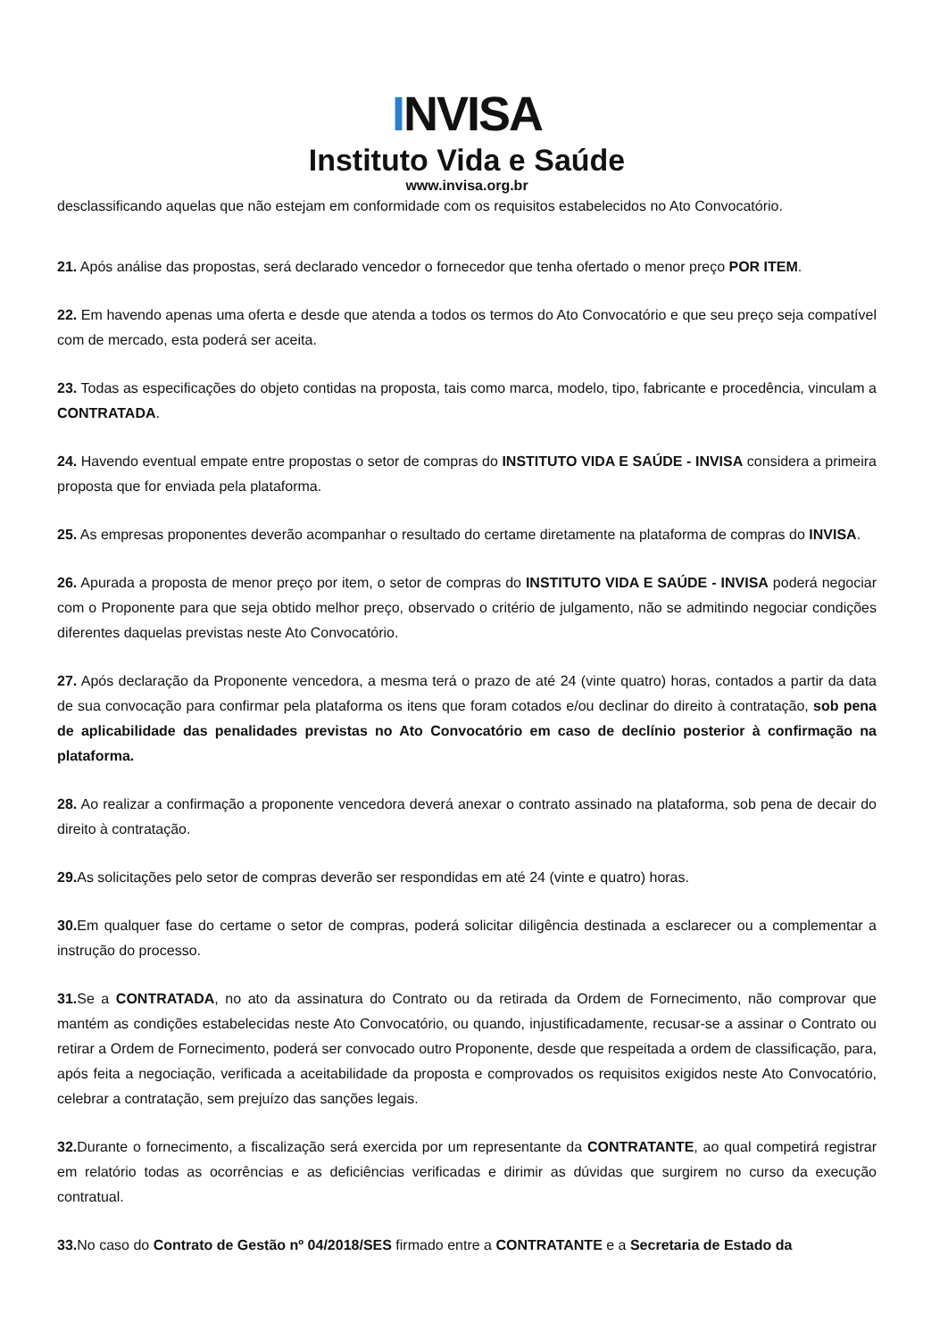INVISA
Instituto Vida e Saúde
www.invisa.org.br
desclassificando aquelas que não estejam em conformidade com os requisitos estabelecidos no Ato Convocatório.
21. Após análise das propostas, será declarado vencedor o fornecedor que tenha ofertado o menor preço POR ITEM.
22. Em havendo apenas uma oferta e desde que atenda a todos os termos do Ato Convocatório e que seu preço seja compatível com de mercado, esta poderá ser aceita.
23. Todas as especificações do objeto contidas na proposta, tais como marca, modelo, tipo, fabricante e procedência, vinculam a CONTRATADA.
24. Havendo eventual empate entre propostas o setor de compras do INSTITUTO VIDA E SAÚDE - INVISA considera a primeira proposta que for enviada pela plataforma.
25. As empresas proponentes deverão acompanhar o resultado do certame diretamente na plataforma de compras do INVISA.
26. Apurada a proposta de menor preço por item, o setor de compras do INSTITUTO VIDA E SAÚDE - INVISA poderá negociar com o Proponente para que seja obtido melhor preço, observado o critério de julgamento, não se admitindo negociar condições diferentes daquelas previstas neste Ato Convocatório.
27. Após declaração da Proponente vencedora, a mesma terá o prazo de até 24 (vinte quatro) horas, contados a partir da data de sua convocação para confirmar pela plataforma os itens que foram cotados e/ou declinar do direito à contratação, sob pena de aplicabilidade das penalidades previstas no Ato Convocatório em caso de declínio posterior à confirmação na plataforma.
28. Ao realizar a confirmação a proponente vencedora deverá anexar o contrato assinado na plataforma, sob pena de decair do direito à contratação.
29. As solicitações pelo setor de compras deverão ser respondidas em até 24 (vinte e quatro) horas.
30. Em qualquer fase do certame o setor de compras, poderá solicitar diligência destinada a esclarecer ou a complementar a instrução do processo.
31. Se a CONTRATADA, no ato da assinatura do Contrato ou da retirada da Ordem de Fornecimento, não comprovar que mantém as condições estabelecidas neste Ato Convocatório, ou quando, injustificadamente, recusar-se a assinar o Contrato ou retirar a Ordem de Fornecimento, poderá ser convocado outro Proponente, desde que respeitada a ordem de classificação, para, após feita a negociação, verificada a aceitabilidade da proposta e comprovados os requisitos exigidos neste Ato Convocatório, celebrar a contratação, sem prejuízo das sanções legais.
32. Durante o fornecimento, a fiscalização será exercida por um representante da CONTRATANTE, ao qual competirá registrar em relatório todas as ocorrências e as deficiências verificadas e dirimir as dúvidas que surgirem no curso da execução contratual.
33. No caso do Contrato de Gestão nº 04/2018/SES firmado entre a CONTRATANTE e a Secretaria de Estado da